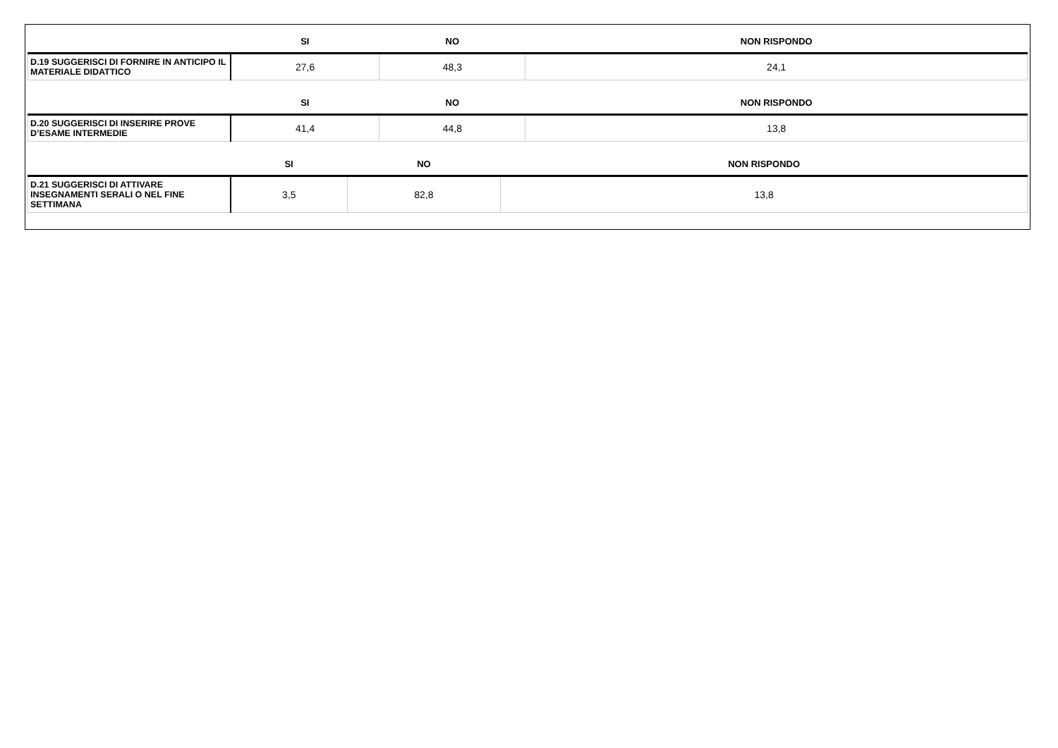| | SI | NO | NON RISPONDO |
| --- | --- | --- | --- |
| D.19 SUGGERISCI DI FORNIRE IN ANTICIPO IL MATERIALE DIDATTICO | 27,6 | 48,3 | 24,1 |
| | SI | NO | NON RISPONDO |
| --- | --- | --- | --- |
| D.20 SUGGERISCI DI INSERIRE PROVE D’ESAME INTERMEDIE | 41,4 | 44,8 | 13,8 |
| | SI | NO | NON RISPONDO |
| --- | --- | --- | --- |
| D.21 SUGGERISCI DI ATTIVARE INSEGNAMENTI SERALI O NEL FINE SETTIMANA | 3,5 | 82,8 | 13,8 |